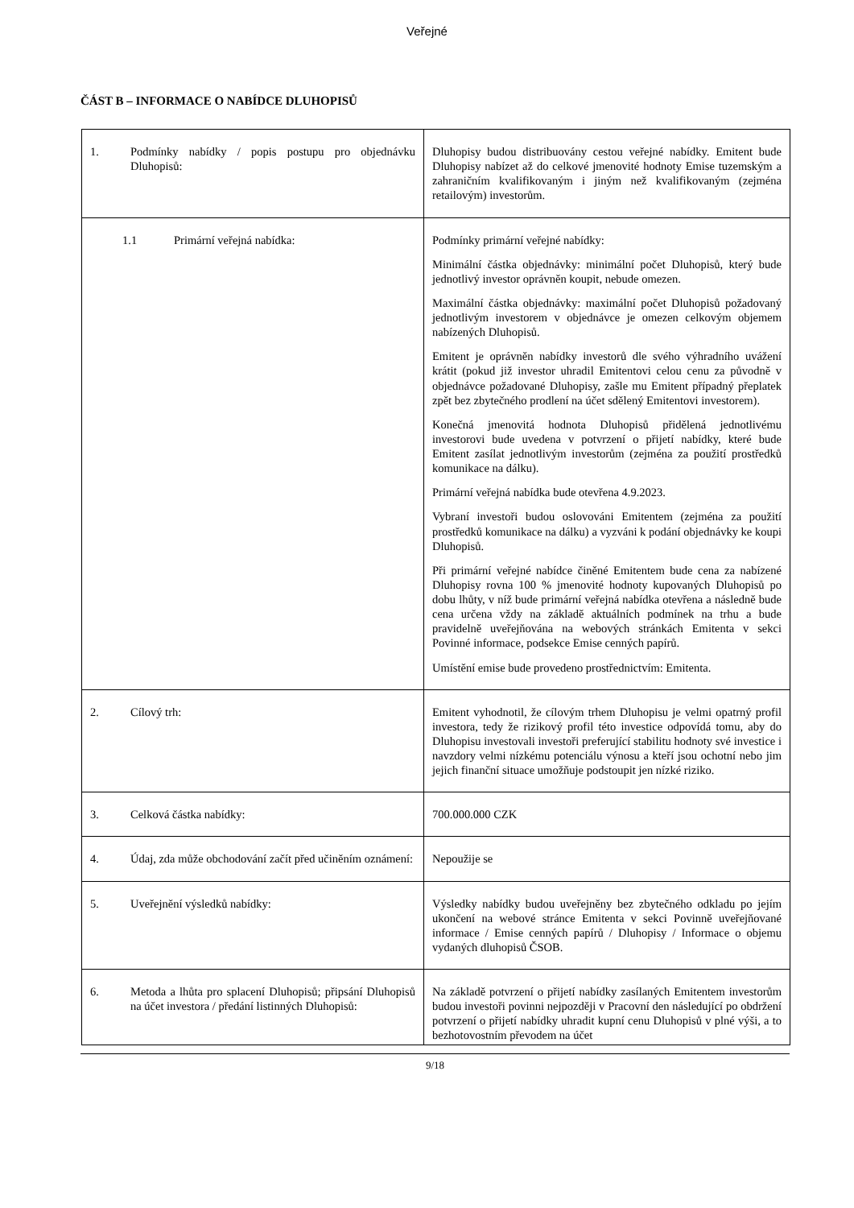Veřejné
ČÁST B – INFORMACE O NABÍDCE DLUHOPISŮ
| 1. Podmínky nabídky / popis postupu pro objednávku Dluhopisů: | Dluhopisy budou distribuovány cestou veřejné nabídky. Emitent bude Dluhopisy nabízet až do celkové jmenovité hodnoty Emise tuzemským a zahraničním kvalifikovaným i jiným než kvalifikovaným (zejména retailovým) investorům. |
| 1.1 Primární veřejná nabídka: | Podmínky primární veřejné nabídky: Minimální částka objednávky: minimální počet Dluhopisů, který bude jednotlivý investor oprávněn koupit, nebude omezen. Maximální částka objednávky: maximální počet Dluhopisů požadovaný jednotlivým investorem v objednávce je omezen celkovým objemem nabízených Dluhopisů. Emitent je oprávněn nabídky investorů dle svého výhradního uvážení krátit (pokud již investor uhradil Emitentovi celou cenu za původně v objednávce požadované Dluhopisy, zašle mu Emitent případný přeplatek zpět bez zbytečného prodlení na účet sdělený Emitentovi investorem). Konečná jmenovitá hodnota Dluhopisů přidělená jednotlivému investorovi bude uvedena v potvrzení o přijetí nabídky, které bude Emitent zasílat jednotlivým investorům (zejména za použití prostředků komunikace na dálku). Primární veřejná nabídka bude otevřena 4.9.2023. Vybraní investoři budou oslovováni Emitentem (zejména za použití prostředků komunikace na dálku) a vyzváni k podání objednávky ke koupi Dluhopisů. Při primární veřejné nabídce činěné Emitentem bude cena za nabízené Dluhopisy rovna 100 % jmenovité hodnoty kupovaných Dluhopisů po dobu lhůty, v níž bude primární veřejná nabídka otevřena a následně bude cena určena vždy na základě aktuálních podmínek na trhu a bude pravidelně uveřejňována na webových stránkách Emitenta v sekci Povinné informace, podsekce Emise cenných papírů. Umístění emise bude provedeno prostřednictvím: Emitenta. |
| 2. Cílový trh: | Emitent vyhodnotil, že cílovým trhem Dluhopisu je velmi opatrný profil investora, tedy že rizikový profil této investice odpovídá tomu, aby do Dluhopisu investovali investoři preferující stabilitu hodnoty své investice i navzdory velmi nízkému potenciálu výnosu a kteří jsou ochotní nebo jim jejich finanční situace umožňuje podstoupit jen nízké riziko. |
| 3. Celková částka nabídky: | 700.000.000 CZK |
| 4. Údaj, zda může obchodování začít před učiněním oznámení: | Nepoužije se |
| 5. Uveřejnění výsledků nabídky: | Výsledky nabídky budou uveřejněny bez zbytečného odkladu po jejím ukončení na webové stránce Emitenta v sekci Povinně uveřejňované informace / Emise cenných papírů / Dluhopisy / Informace o objemu vydaných dluhopisů ČSOB. |
| 6. Metoda a lhůta pro splacení Dluhopisů; připsání Dluhopisů na účet investora / předání listinných Dluhopisů: | Na základě potvrzení o přijetí nabídky zasílaných Emitentem investorům budou investoři povinni nejpozději v Pracovní den následující po obdržení potvrzení o přijetí nabídky uhradit kupní cenu Dluhopisů v plné výši, a to bezhotovostním převodem na účet |
9/18